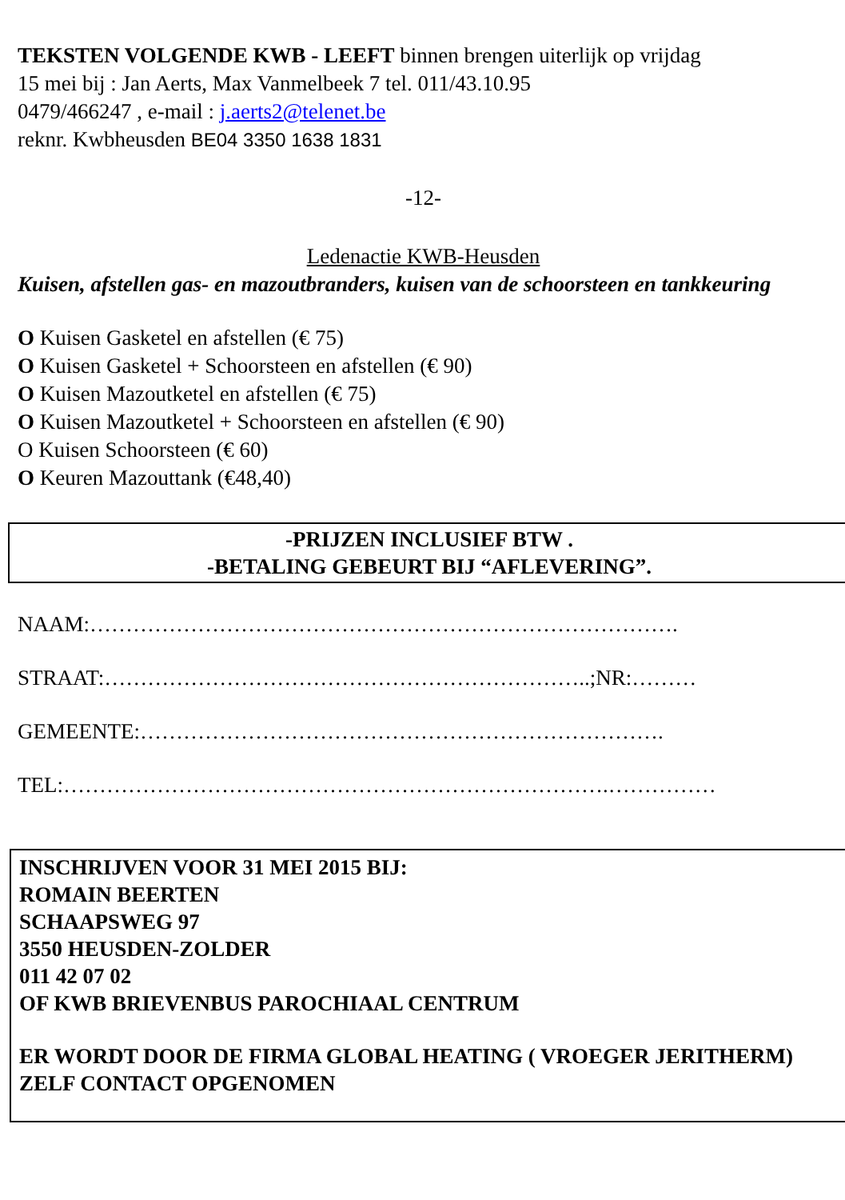TEKSTEN VOLGENDE KWB - LEEFT binnen brengen uiterlijk op vrijdag
15 mei bij : Jan Aerts, Max Vanmelbeek 7 tel. 011/43.10.95
0479/466247 , e-mail : j.aerts2@telenet.be
reknr. Kwbheusden BE04 3350 1638 1831
-12-
Ledenactie KWB-Heusden
Kuisen, afstellen gas- en mazoutbranders, kuisen van de schoorsteen en tankkeuring
O Kuisen Gasketel en afstellen (€ 75)
O Kuisen Gasketel + Schoorsteen en afstellen (€ 90)
O Kuisen Mazoutketel en afstellen (€ 75)
O Kuisen Mazoutketel + Schoorsteen en afstellen (€ 90)
O Kuisen Schoorsteen (€ 60)
O Keuren Mazouttank (€48,40)
-PRIJZEN INCLUSIEF BTW .
-BETALING GEBEURT BIJ “AFLEVERING”.
NAAM:……………………………………………………………………….
STRAAT:…………………………………………………………..;NR:………
GEMEENTE:……………………………………………………………….
TEL:………………………………………………………………….……………
INSCHRIJVEN VOOR 31 MEI 2015 BIJ:
ROMAIN BEERTEN
SCHAAPSWEG 97
3550 HEUSDEN-ZOLDER
011 42 07 02
OF KWB BRIEVENBUS PAROCHIAAL CENTRUM
ER WORDT DOOR DE FIRMA GLOBAL HEATING ( VROEGER JERITHERM) ZELF CONTACT OPGENOMEN